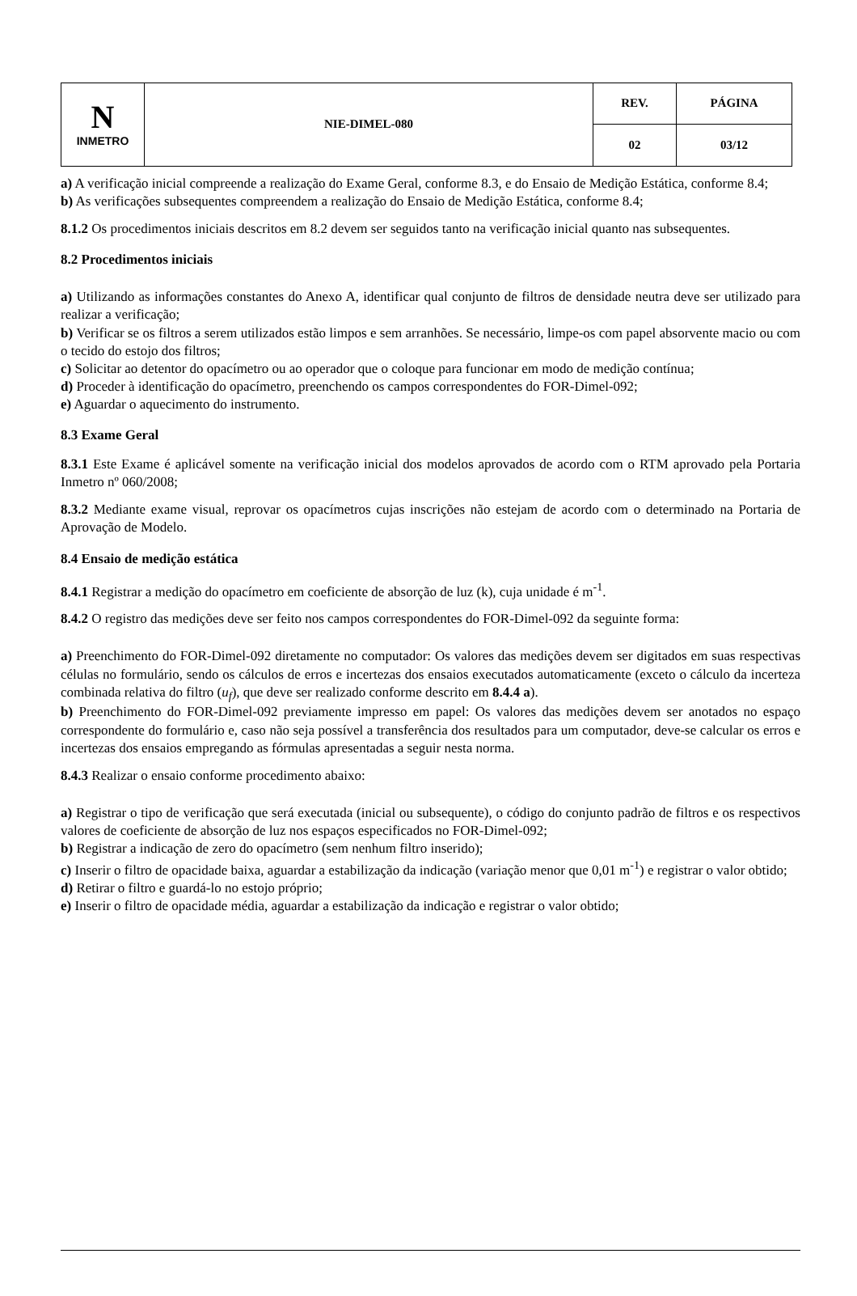| N INMETRO | NIE-DIMEL-080 | REV. | PÁGINA |
| | | 02 | 03/12 |
a) A verificação inicial compreende a realização do Exame Geral, conforme 8.3, e do Ensaio de Medição Estática, conforme 8.4;
b) As verificações subsequentes compreendem a realização do Ensaio de Medição Estática, conforme 8.4;
8.1.2 Os procedimentos iniciais descritos em 8.2 devem ser seguidos tanto na verificação inicial quanto nas subsequentes.
8.2 Procedimentos iniciais
a) Utilizando as informações constantes do Anexo A, identificar qual conjunto de filtros de densidade neutra deve ser utilizado para realizar a verificação;
b) Verificar se os filtros a serem utilizados estão limpos e sem arranhões. Se necessário, limpe-os com papel absorvente macio ou com o tecido do estojo dos filtros;
c) Solicitar ao detentor do opacímetro ou ao operador que o coloque para funcionar em modo de medição contínua;
d) Proceder à identificação do opacímetro, preenchendo os campos correspondentes do FOR-Dimel-092;
e) Aguardar o aquecimento do instrumento.
8.3 Exame Geral
8.3.1 Este Exame é aplicável somente na verificação inicial dos modelos aprovados de acordo com o RTM aprovado pela Portaria Inmetro nº 060/2008;
8.3.2 Mediante exame visual, reprovar os opacímetros cujas inscrições não estejam de acordo com o determinado na Portaria de Aprovação de Modelo.
8.4 Ensaio de medição estática
8.4.1 Registrar a medição do opacímetro em coeficiente de absorção de luz (k), cuja unidade é m<sup>-1</sup>.
8.4.2 O registro das medições deve ser feito nos campos correspondentes do FOR-Dimel-092 da seguinte forma:
a) Preenchimento do FOR-Dimel-092 diretamente no computador: Os valores das medições devem ser digitados em suas respectivas células no formulário, sendo os cálculos de erros e incertezas dos ensaios executados automaticamente (exceto o cálculo da incerteza combinada relativa do filtro (u<sub>f</sub>), que deve ser realizado conforme descrito em 8.4.4 a).
b) Preenchimento do FOR-Dimel-092 previamente impresso em papel: Os valores das medições devem ser anotados no espaço correspondente do formulário e, caso não seja possível a transferência dos resultados para um computador, deve-se calcular os erros e incertezas dos ensaios empregando as fórmulas apresentadas a seguir nesta norma.
8.4.3 Realizar o ensaio conforme procedimento abaixo:
a) Registrar o tipo de verificação que será executada (inicial ou subsequente), o código do conjunto padrão de filtros e os respectivos valores de coeficiente de absorção de luz nos espaços especificados no FOR-Dimel-092;
b) Registrar a indicação de zero do opacímetro (sem nenhum filtro inserido);
c) Inserir o filtro de opacidade baixa, aguardar a estabilização da indicação (variação menor que 0,01 m<sup>-1</sup>) e registrar o valor obtido;
d) Retirar o filtro e guardá-lo no estojo próprio;
e) Inserir o filtro de opacidade média, aguardar a estabilização da indicação e registrar o valor obtido;